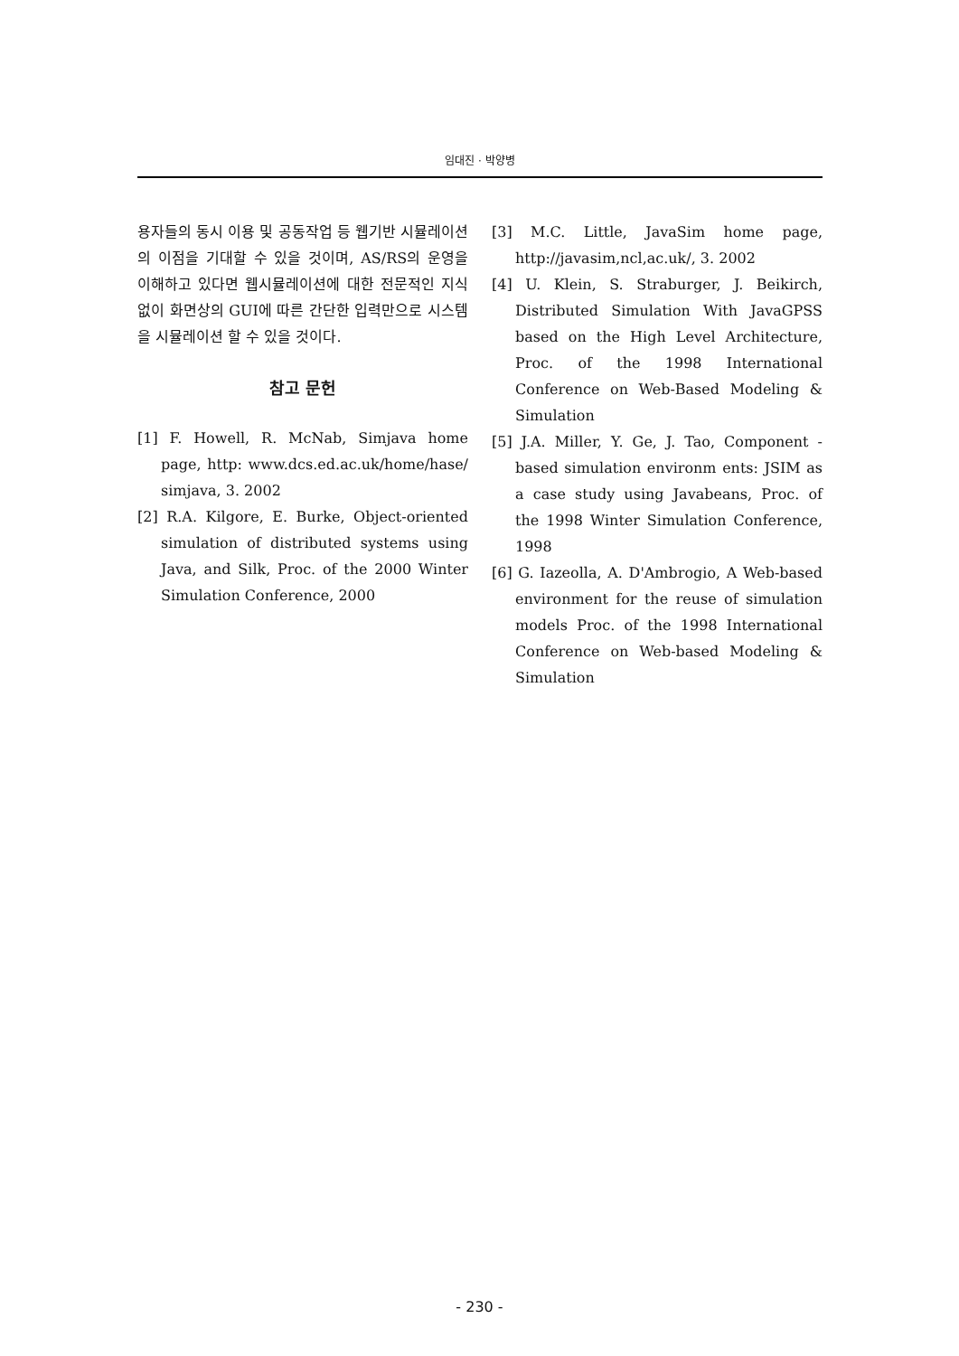임대진 · 박양병
용자들의 동시 이용 및 공동작업 등 웹기반 시뮬레이션의 이점을 기대할 수 있을 것이며, AS/RS의 운영을 이해하고 있다면 웹시뮬레이션에 대한 전문적인 지식없이 화면상의 GUI에 따른 간단한 입력만으로 시스템을 시뮬레이션 할 수 있을 것이다.
참고 문헌
[1] F. Howell, R. McNab, Simjava home page, http: www.dcs.ed.ac.uk/home/hase/ simjava, 3. 2002
[2] R.A. Kilgore, E. Burke, Object-oriented simulation of distributed systems using Java, and Silk, Proc. of the 2000 Winter Simulation Conference, 2000
[3] M.C. Little, JavaSim home page, http://javasim,ncl,ac.uk/, 3. 2002
[4] U. Klein, S. Straburger, J. Beikirch, Distributed Simulation With JavaGPSS based on the High Level Architecture, Proc. of the 1998 International Conference on Web-Based Modeling & Simulation
[5] J.A. Miller, Y. Ge, J. Tao, Component -based simulation environm ents: JSIM as a case study using Javabeans, Proc. of the 1998 Winter Simulation Conference, 1998
[6] G. Iazeolla, A. D'Ambrogio, A Web-based environment for the reuse of simulation models Proc. of the 1998 International Conference on Web-based Modeling & Simulation
- 230 -